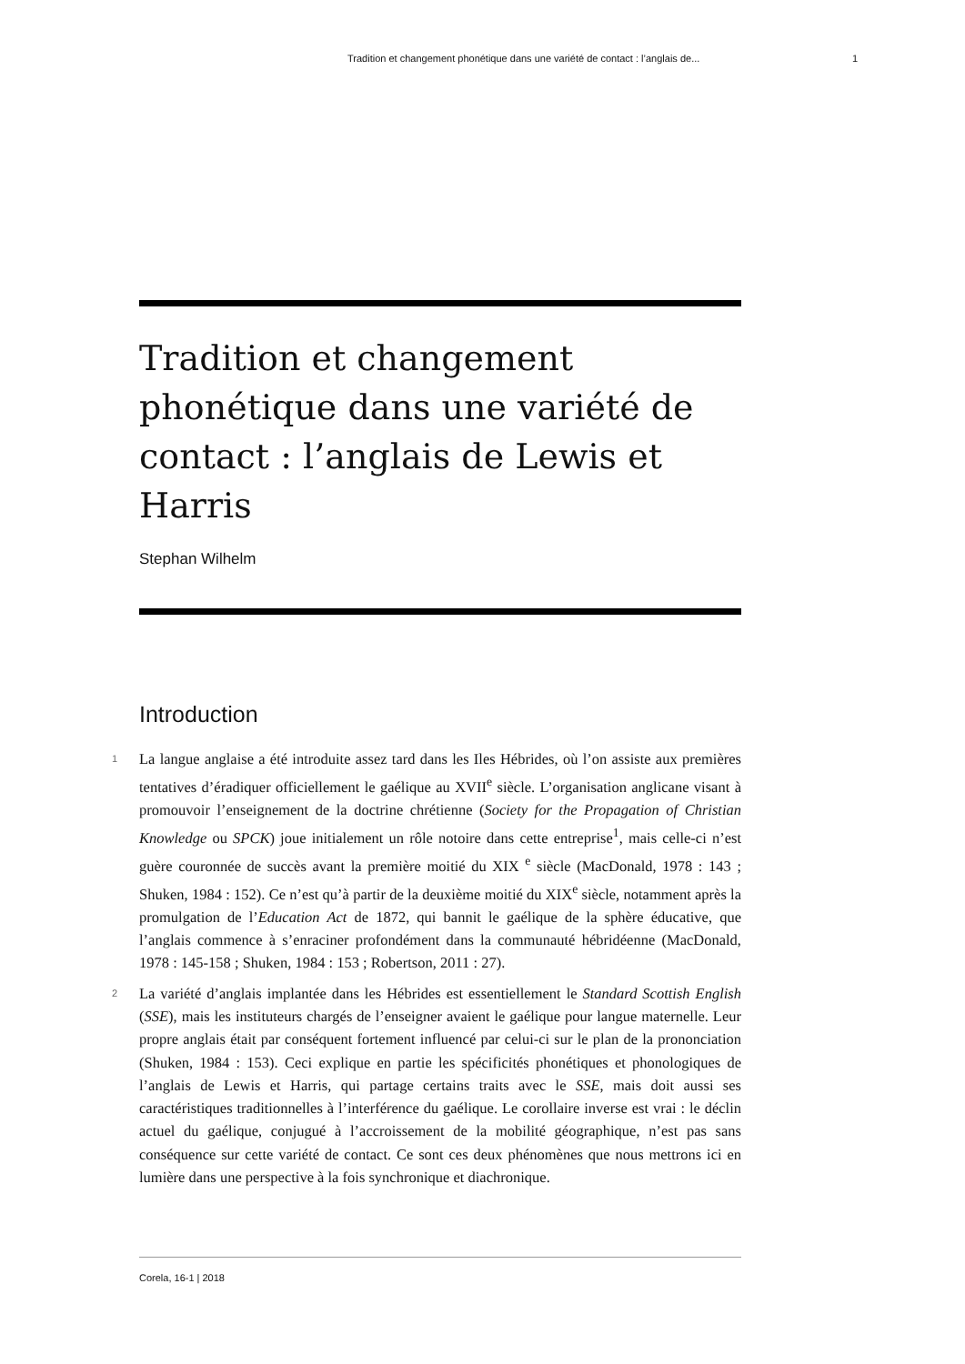Tradition et changement phonétique dans une variété de contact : l’anglais de... 1
Tradition et changement phonétique dans une variété de contact : l’anglais de Lewis et Harris
Stephan Wilhelm
Introduction
1 La langue anglaise a été introduite assez tard dans les Iles Hébrides, où l’on assiste aux premières tentatives d’éradiquer officiellement le gaélique au XVII<sup>e</sup> siècle. L’organisation anglicane visant à promouvoir l’enseignement de la doctrine chrétienne (Society for the Propagation of Christian Knowledge ou SPCK) joue initialement un rôle notoire dans cette entreprise<sup>1</sup>, mais celle-ci n’est guère couronnée de succès avant la première moitié du XIX <sup>e</sup> siècle (MacDonald, 1978 : 143 ; Shuken, 1984 : 152). Ce n’est qu’à partir de la deuxième moitié du XIX<sup>e</sup> siècle, notamment après la promulgation de l’Education Act de 1872, qui bannit le gaélique de la sphère éducative, que l’anglais commence à s’enraciner profondément dans la communauté hébridéenne (MacDonald, 1978 : 145-158 ; Shuken, 1984 : 153 ; Robertson, 2011 : 27).
2 La variété d’anglais implantée dans les Hébrides est essentiellement le Standard Scottish English (SSE), mais les instituteurs chargés de l’enseigner avaient le gaélique pour langue maternelle. Leur propre anglais était par conséquent fortement influencé par celui-ci sur le plan de la prononciation (Shuken, 1984 : 153). Ceci explique en partie les spécificités phonétiques et phonologiques de l’anglais de Lewis et Harris, qui partage certains traits avec le SSE, mais doit aussi ses caractéristiques traditionnelles à l’interférence du gaélique. Le corollaire inverse est vrai : le déclin actuel du gaélique, conjugué à l’accroissement de la mobilité géographique, n’est pas sans conséquence sur cette variété de contact. Ce sont ces deux phénomènes que nous mettrons ici en lumière dans une perspective à la fois synchronique et diachronique.
Corela, 16-1 | 2018